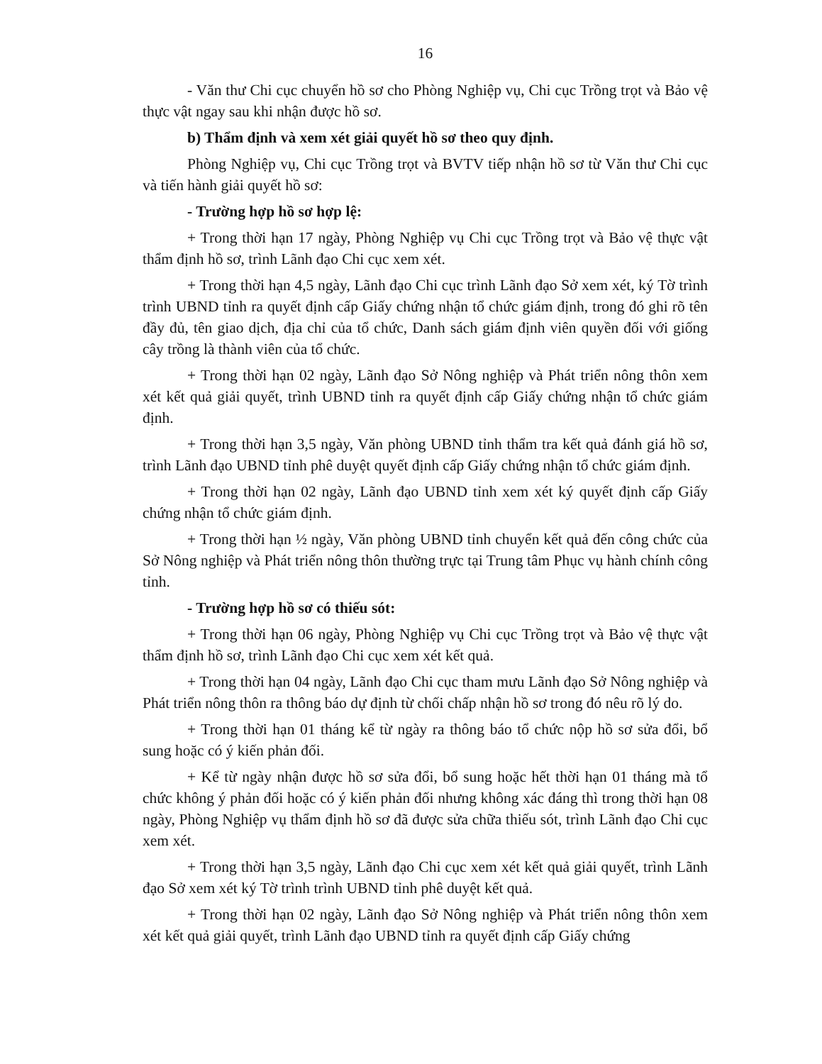16
- Văn thư Chi cục chuyển hồ sơ cho Phòng Nghiệp vụ, Chi cục Trồng trọt và Bảo vệ thực vật ngay sau khi nhận được hồ sơ.
b) Thẩm định và xem xét giải quyết hồ sơ theo quy định.
Phòng Nghiệp vụ, Chi cục Trồng trọt và BVTV tiếp nhận hồ sơ từ Văn thư Chi cục và tiến hành giải quyết hồ sơ:
- Trường hợp hồ sơ hợp lệ:
+ Trong thời hạn 17 ngày, Phòng Nghiệp vụ Chi cục Trồng trọt và Bảo vệ thực vật thẩm định hồ sơ, trình Lãnh đạo Chi cục xem xét.
+ Trong thời hạn 4,5 ngày, Lãnh đạo Chi cục trình Lãnh đạo Sở xem xét, ký Tờ trình trình UBND tỉnh ra quyết định cấp Giấy chứng nhận tổ chức giám định, trong đó ghi rõ tên đầy đủ, tên giao dịch, địa chỉ của tổ chức, Danh sách giám định viên quyền đối với giống cây trồng là thành viên của tổ chức.
+ Trong thời hạn 02 ngày, Lãnh đạo Sở Nông nghiệp và Phát triển nông thôn xem xét kết quả giải quyết, trình UBND tỉnh ra quyết định cấp Giấy chứng nhận tổ chức giám định.
+ Trong thời hạn 3,5 ngày, Văn phòng UBND tỉnh thẩm tra kết quả đánh giá hồ sơ, trình Lãnh đạo UBND tỉnh phê duyệt quyết định cấp Giấy chứng nhận tổ chức giám định.
+ Trong thời hạn 02 ngày, Lãnh đạo UBND tỉnh xem xét ký quyết định cấp Giấy chứng nhận tổ chức giám định.
+ Trong thời hạn ½ ngày, Văn phòng UBND tỉnh chuyển kết quả đến công chức của Sở Nông nghiệp và Phát triển nông thôn thường trực tại Trung tâm Phục vụ hành chính công tỉnh.
- Trường hợp hồ sơ có thiếu sót:
+ Trong thời hạn 06 ngày, Phòng Nghiệp vụ Chi cục Trồng trọt và Bảo vệ thực vật thẩm định hồ sơ, trình Lãnh đạo Chi cục xem xét kết quả.
+ Trong thời hạn 04 ngày, Lãnh đạo Chi cục tham mưu Lãnh đạo Sở Nông nghiệp và Phát triển nông thôn ra thông báo dự định từ chối chấp nhận hồ sơ trong đó nêu rõ lý do.
+ Trong thời hạn 01 tháng kể từ ngày ra thông báo tổ chức nộp hồ sơ sửa đổi, bổ sung hoặc có ý kiến phản đối.
+ Kể từ ngày nhận được hồ sơ sửa đổi, bổ sung hoặc hết thời hạn 01 tháng mà tổ chức không ý phản đối hoặc có ý kiến phản đối nhưng không xác đáng thì trong thời hạn 08 ngày, Phòng Nghiệp vụ thẩm định hồ sơ đã được sửa chữa thiếu sót, trình Lãnh đạo Chi cục xem xét.
+ Trong thời hạn 3,5 ngày, Lãnh đạo Chi cục xem xét kết quả giải quyết, trình Lãnh đạo Sở xem xét ký Tờ trình trình UBND tỉnh phê duyệt kết quả.
+ Trong thời hạn 02 ngày, Lãnh đạo Sở Nông nghiệp và Phát triển nông thôn xem xét kết quả giải quyết, trình Lãnh đạo UBND tỉnh ra quyết định cấp Giấy chứng